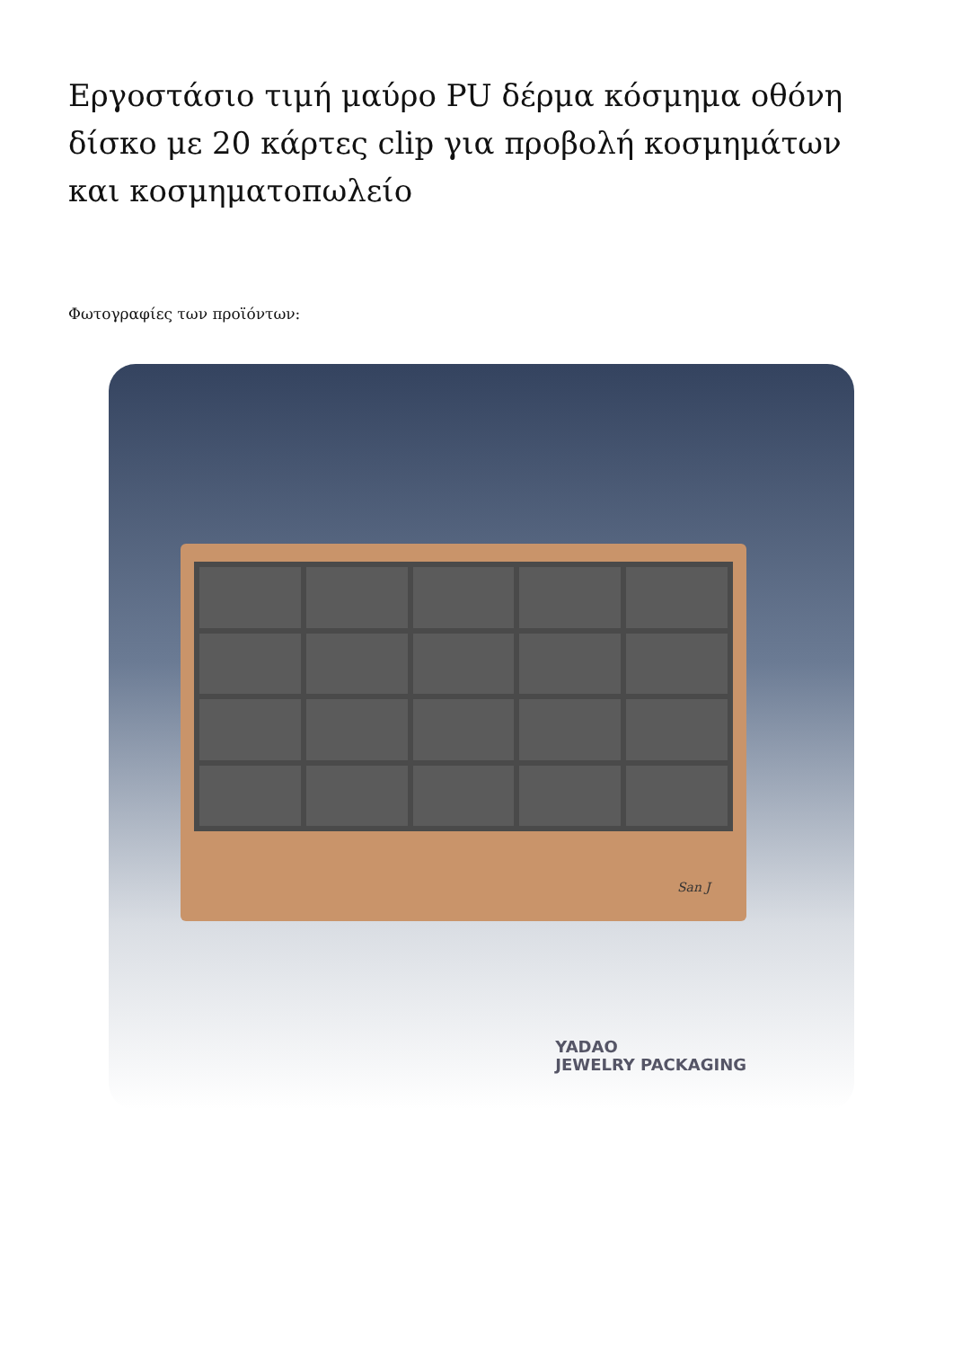Εργοστάσιο τιμή μαύρο PU δέρμα κόσμημα οθόνη δίσκο με 20 κάρτες clip για προβολή κοσμημάτων και κοσμηματοπωλείο
Φωτογραφίες των προϊόντων:
San J
YADAO
JEWELRY PACKAGING